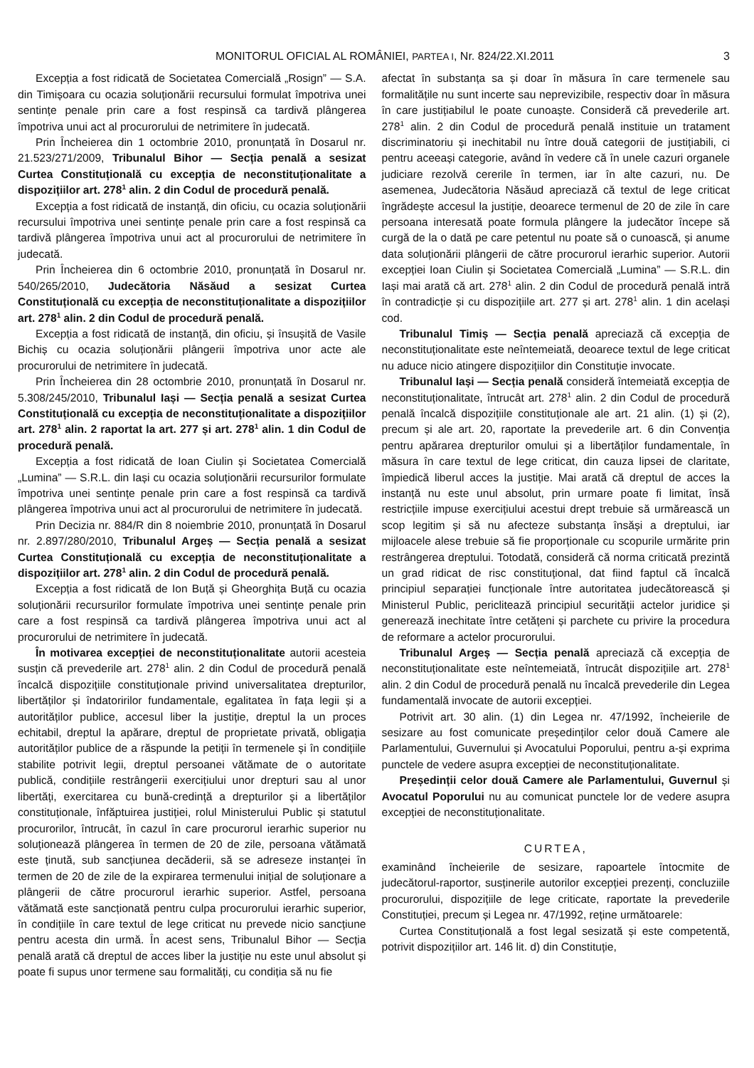MONITORUL OFICIAL AL ROMÂNIEI, PARTEA I, Nr. 824/22.XI.2011 3
Excepția a fost ridicată de Societatea Comercială „Rosign” — S.A. din Timișoara cu ocazia soluționării recursului formulat împotriva unei sentințe penale prin care a fost respinsă ca tardivă plângerea împotriva unui act al procurorului de netrimitere în judecată.
Prin Încheierea din 1 octombrie 2010, pronunțată în Dosarul nr. 21.523/271/2009, Tribunalul Bihor — Secția penală a sesizat Curtea Constituțională cu excepția de neconstituționalitate a dispozițiilor art. 278<sup>1</sup> alin. 2 din Codul de procedură penală.
Excepția a fost ridicată de instanță, din oficiu, cu ocazia soluționării recursului împotriva unei sentințe penale prin care a fost respinsă ca tardivă plângerea împotriva unui act al procurorului de netrimitere în judecată.
Prin Încheierea din 6 octombrie 2010, pronunțată în Dosarul nr. 540/265/2010, Judecătoria Năsăud a sesizat Curtea Constituțională cu excepția de neconstituționalitate a dispozițiilor art. 278<sup>1</sup> alin. 2 din Codul de procedură penală.
Excepția a fost ridicată de instanță, din oficiu, și însușită de Vasile Bichiș cu ocazia soluționării plângerii împotriva unor acte ale procurorului de netrimitere în judecată.
Prin Încheierea din 28 octombrie 2010, pronunțată în Dosarul nr. 5.308/245/2010, Tribunalul Iași — Secția penală a sesizat Curtea Constituțională cu excepția de neconstituționalitate a dispozițiilor art. 278<sup>1</sup> alin. 2 raportat la art. 277 și art. 278<sup>1</sup> alin. 1 din Codul de procedură penală.
Excepția a fost ridicată de Ioan Ciulin și Societatea Comercială „Lumina” — S.R.L. din Iași cu ocazia soluționării recursurilor formulate împotriva unei sentințe penale prin care a fost respinsă ca tardivă plângerea împotriva unui act al procurorului de netrimitere în judecată.
Prin Decizia nr. 884/R din 8 noiembrie 2010, pronunțată în Dosarul nr. 2.897/280/2010, Tribunalul Argeș — Secția penală a sesizat Curtea Constituțională cu excepția de neconstituționalitate a dispozițiilor art. 278<sup>1</sup> alin. 2 din Codul de procedură penală.
Excepția a fost ridicată de Ion Buță și Gheorghița Buță cu ocazia soluționării recursurilor formulate împotriva unei sentințe penale prin care a fost respinsă ca tardivă plângerea împotriva unui act al procurorului de netrimitere în judecată.
În motivarea excepției de neconstituționalitate autorii acesteia susțin că prevederile art. 278<sup>1</sup> alin. 2 din Codul de procedură penală încalcă dispozițiile constituționale privind universalitatea drepturilor, libertăților și îndatoririlor fundamentale, egalitatea în fața legii și a autorităților publice, accesul liber la justiție, dreptul la un proces echitabil, dreptul la apărare, dreptul de proprietate privată, obligația autorităților publice de a răspunde la petiții în termenele și în condițiile stabilite potrivit legii, dreptul persoanei vătămate de o autoritate publică, condițiile restrângerii exercițiului unor drepturi sau al unor libertăți, exercitarea cu bună-credință a drepturilor și a libertăților constituționale, înfăptuirea justiției, rolul Ministerului Public și statutul procurorilor, întrucât, în cazul în care procurorul ierarhic superior nu soluționează plângerea în termen de 20 de zile, persoana vătămată este ținută, sub sancțiunea decăderii, să se adreseze instanței în termen de 20 de zile de la expirarea termenului inițial de soluționare a plângerii de către procurorul ierarhic superior. Astfel, persoana vătămată este sancționată pentru culpa procurorului ierarhic superior, în condițiile în care textul de lege criticat nu prevede nicio sancțiune pentru acesta din urmă. În acest sens, Tribunalul Bihor — Secția penală arată că dreptul de acces liber la justiție nu este unul absolut și poate fi supus unor termene sau formalități, cu condiția să nu fie
afectat în substanța sa și doar în măsura în care termenele sau formalitățile nu sunt incerte sau neprevizibile, respectiv doar în măsura în care justițiabilul le poate cunoaște. Consideră că prevederile art. 278<sup>1</sup> alin. 2 din Codul de procedură penală instituie un tratament discriminatoriu și inechitabil nu între două categorii de justițiabili, ci pentru aceeași categorie, având în vedere că în unele cazuri organele judiciare rezolvă cererile în termen, iar în alte cazuri, nu. De asemenea, Judecătoria Năsăud apreciază că textul de lege criticat îngrădește accesul la justiție, deoarece termenul de 20 de zile în care persoana interesată poate formula plângere la judecător începe să curgă de la o dată pe care petentul nu poate să o cunoască, și anume data soluționării plângerii de către procurorul ierarhic superior. Autorii excepției Ioan Ciulin și Societatea Comercială „Lumina” — S.R.L. din Iași mai arată că art. 278<sup>1</sup> alin. 2 din Codul de procedură penală intră în contradicție și cu dispozițiile art. 277 și art. 278<sup>1</sup> alin. 1 din același cod.
Tribunalul Timiș — Secția penală apreciază că excepția de neconstituționalitate este neîntemeiată, deoarece textul de lege criticat nu aduce nicio atingere dispozițiilor din Constituție invocate.
Tribunalul Iași — Secția penală consideră întemeiată excepția de neconstituționalitate, întrucât art. 278<sup>1</sup> alin. 2 din Codul de procedură penală încalcă dispozițiile constituționale ale art. 21 alin. (1) și (2), precum și ale art. 20, raportate la prevederile art. 6 din Convenția pentru apărarea drepturilor omului și a libertăților fundamentale, în măsura în care textul de lege criticat, din cauza lipsei de claritate, împiedică liberul acces la justiție. Mai arată că dreptul de acces la instanță nu este unul absolut, prin urmare poate fi limitat, însă restricțiile impuse exercițiului acestui drept trebuie să urmărească un scop legitim și să nu afecteze substanța însăși a dreptului, iar mijloacele alese trebuie să fie proporționale cu scopurile urmărite prin restrângerea dreptului. Totodată, consideră că norma criticată prezintă un grad ridicat de risc constituțional, dat fiind faptul că încalcă principiul separației funcționale între autoritatea judecătorească și Ministerul Public, periclitează principiul securității actelor juridice și generează inechitate între cetățeni și parchete cu privire la procedura de reformare a actelor procurorului.
Tribunalul Argeș — Secția penală apreciază că excepția de neconstituționalitate este neîntemeiată, întrucât dispozițiile art. 278<sup>1</sup> alin. 2 din Codul de procedură penală nu încalcă prevederile din Legea fundamentală invocate de autorii excepției.
Potrivit art. 30 alin. (1) din Legea nr. 47/1992, încheierile de sesizare au fost comunicate președinților celor două Camere ale Parlamentului, Guvernului și Avocatului Poporului, pentru a-și exprima punctele de vedere asupra excepției de neconstituționalitate.
Președinții celor două Camere ale Parlamentului, Guvernul și Avocatul Poporului nu au comunicat punctele lor de vedere asupra excepției de neconstituționalitate.
CURTEA,
examinând încheierile de sesizare, rapoartele întocmite de judecătorul-raportor, susținerile autorilor excepției prezenți, concluziile procurorului, dispozițiile de lege criticate, raportate la prevederile Constituției, precum și Legea nr. 47/1992, reține următoarele:
Curtea Constituțională a fost legal sesizată și este competentă, potrivit dispozițiilor art. 146 lit. d) din Constituție,